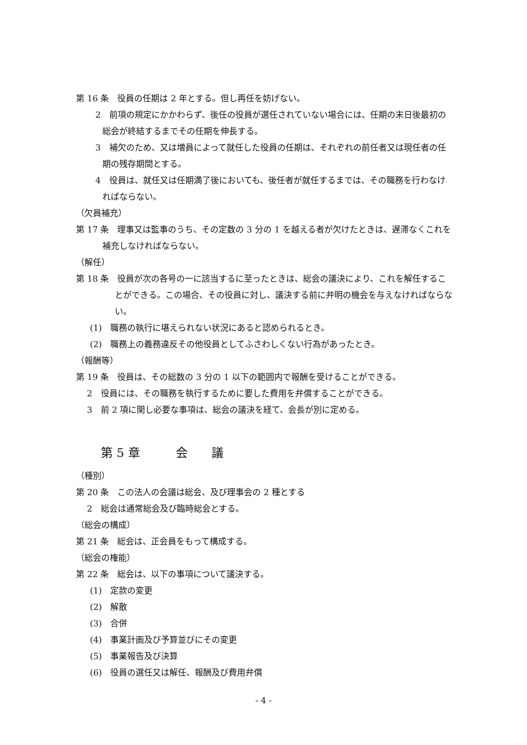第 16 条　役員の任期は 2 年とする。但し再任を妨げない。
　2　前項の規定にかかわらず、後任の役員が選任されていない場合には、任期の末日後最初の総会が終結するまでその任期を伸長する。
　3　補欠のため、又は増員によって就任した役員の任期は、それぞれの前任者又は現任者の任期の残存期間とする。
　4　役員は、就任又は任期満了後においても、後任者が就任するまでは、その職務を行わなければならない。
（欠員補充）
第 17 条　理事又は監事のうち、その定数の 3 分の 1 を越える者が欠けたときは、遅滞なくこれを補充しなければならない。
（解任）
第 18 条　役員が次の各号の一に該当するに至ったときは、総会の議決により、これを解任することができる。この場合、その役員に対し、議決する前に弁明の機会を与えなければならない。
(1)　職務の執行に堪えられない状況にあると認められるとき。
(2)　職務上の義務違反その他役員としてふさわしくない行為があったとき。
（報酬等）
第 19 条　役員は、その総数の 3 分の 1 以下の範囲内で報酬を受けることができる。
2　役員には、その職務を執行するために要した費用を弁償することができる。
3　前 2 項に関し必要な事項は、総会の議決を経て、会長が別に定める。
第 5 章　　　会　　議
（種別）
第 20 条　この法人の会議は総会、及び理事会の 2 種とする
2　総会は通常総会及び臨時総会とする。
（総会の構成）
第 21 条　総会は、正会員をもって構成する。
（総会の権能）
第 22 条　総会は、以下の事項について議決する。
(1)　定款の変更
(2)　解散
(3)　合併
(4)　事業計画及び予算並びにその変更
(5)　事業報告及び決算
(6)　役員の選任又は解任、報酬及び費用弁償
- 4 -